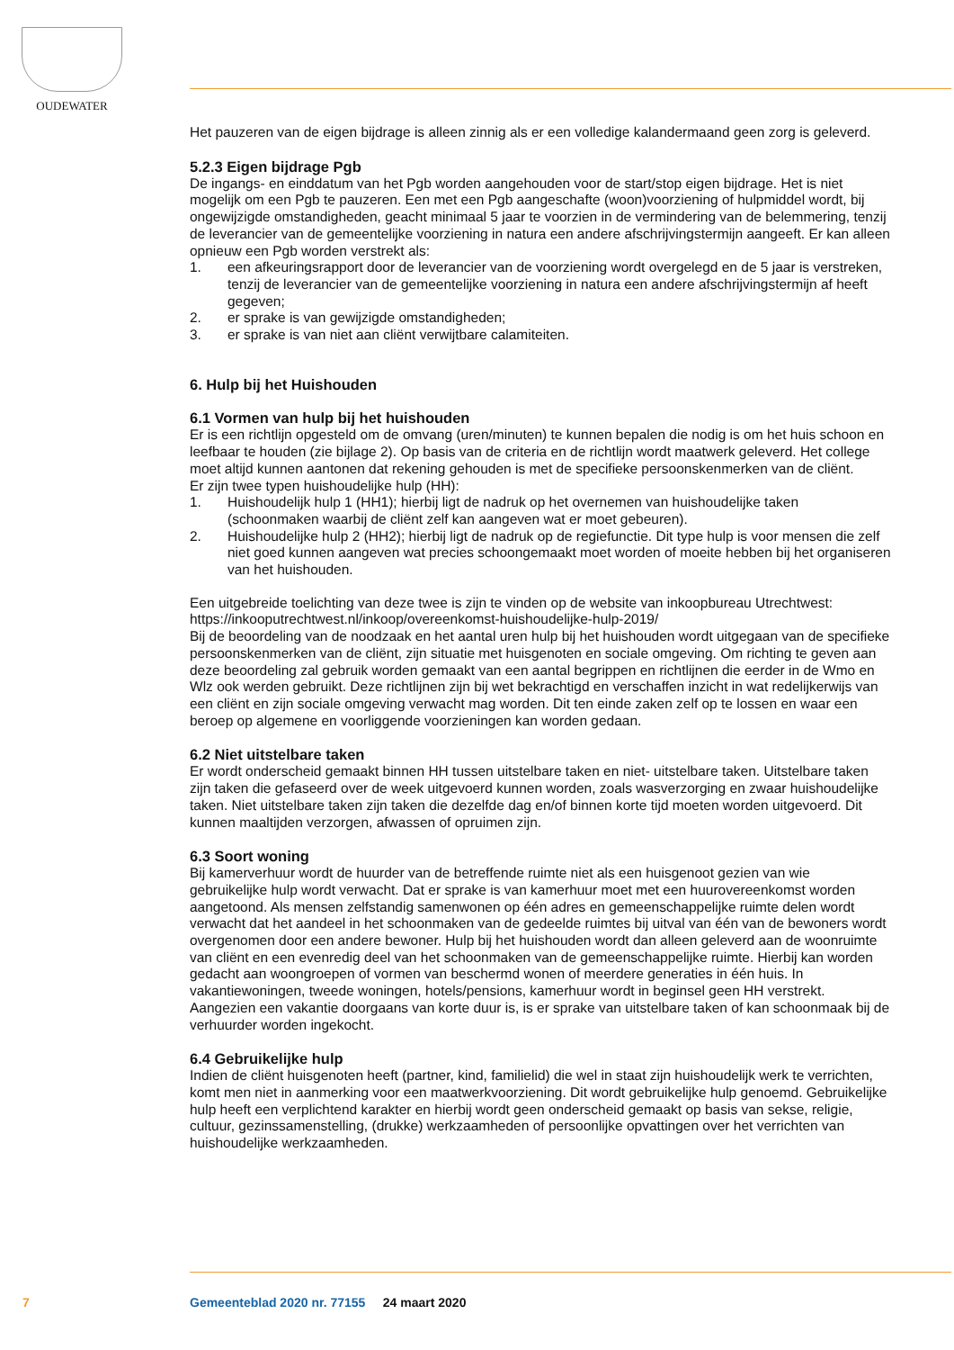OUDEWATER
Het pauzeren van de eigen bijdrage is alleen zinnig als er een volledige kalandermaand geen zorg is geleverd.
5.2.3 Eigen bijdrage Pgb
De ingangs- en einddatum van het Pgb worden aangehouden voor de start/stop eigen bijdrage. Het is niet mogelijk om een Pgb te pauzeren. Een met een Pgb aangeschafte (woon)voorziening of hulpmiddel wordt, bij ongewijzigde omstandigheden, geacht minimaal 5 jaar te voorzien in de vermindering van de belemmering, tenzij de leverancier van de gemeentelijke voorziening in natura een andere afschrijvingstermijn aangeeft. Er kan alleen opnieuw een Pgb worden verstrekt als:
1. een afkeuringsrapport door de leverancier van de voorziening wordt overgelegd en de 5 jaar is verstreken, tenzij de leverancier van de gemeentelijke voorziening in natura een andere afschrijvingstermijn af heeft gegeven;
2. er sprake is van gewijzigde omstandigheden;
3. er sprake is van niet aan cliënt verwijtbare calamiteiten.
6. Hulp bij het Huishouden
6.1 Vormen van hulp bij het huishouden
Er is een richtlijn opgesteld om de omvang (uren/minuten) te kunnen bepalen die nodig is om het huis schoon en leefbaar te houden (zie bijlage 2). Op basis van de criteria en de richtlijn wordt maatwerk geleverd. Het college moet altijd kunnen aantonen dat rekening gehouden is met de specifieke persoonskenmerken van de cliënt.
Er zijn twee typen huishoudelijke hulp (HH):
1. Huishoudelijk hulp 1 (HH1); hierbij ligt de nadruk op het overnemen van huishoudelijke taken (schoonmaken waarbij de cliënt zelf kan aangeven wat er moet gebeuren).
2. Huishoudelijke hulp 2 (HH2); hierbij ligt de nadruk op de regiefunctie. Dit type hulp is voor mensen die zelf niet goed kunnen aangeven wat precies schoongemaakt moet worden of moeite hebben bij het organiseren van het huishouden.
Een uitgebreide toelichting van deze twee is zijn te vinden op de website van inkoopbureau Utrechtwest: https://inkooputrechtwest.nl/inkoop/overeenkomst-huishoudelijke-hulp-2019/
Bij de beoordeling van de noodzaak en het aantal uren hulp bij het huishouden wordt uitgegaan van de specifieke persoonskenmerken van de cliënt, zijn situatie met huisgenoten en sociale omgeving. Om richting te geven aan deze beoordeling zal gebruik worden gemaakt van een aantal begrippen en richtlijnen die eerder in de Wmo en Wlz ook werden gebruikt. Deze richtlijnen zijn bij wet bekrachtigd en verschaffen inzicht in wat redelijkerwijs van een cliënt en zijn sociale omgeving verwacht mag worden. Dit ten einde zaken zelf op te lossen en waar een beroep op algemene en voorliggende voorzieningen kan worden gedaan.
6.2 Niet uitstelbare taken
Er wordt onderscheid gemaakt binnen HH tussen uitstelbare taken en niet- uitstelbare taken. Uitstelbare taken zijn taken die gefaseerd over de week uitgevoerd kunnen worden, zoals wasverzorging en zwaar huishoudelijke taken. Niet uitstelbare taken zijn taken die dezelfde dag en/of binnen korte tijd moeten worden uitgevoerd. Dit kunnen maaltijden verzorgen, afwassen of opruimen zijn.
6.3 Soort woning
Bij kamerverhuur wordt de huurder van de betreffende ruimte niet als een huisgenoot gezien van wie gebruikelijke hulp wordt verwacht. Dat er sprake is van kamerhuur moet met een huurovereenkomst worden aangetoond. Als mensen zelfstandig samenwonen op één adres en gemeenschappelijke ruimte delen wordt verwacht dat het aandeel in het schoonmaken van de gedeelde ruimtes bij uitval van één van de bewoners wordt overgenomen door een andere bewoner. Hulp bij het huishouden wordt dan alleen geleverd aan de woonruimte van cliënt en een evenredig deel van het schoonmaken van de gemeenschappelijke ruimte. Hierbij kan worden gedacht aan woongroepen of vormen van beschermd wonen of meerdere generaties in één huis. In vakantiewoningen, tweede woningen, hotels/pensions, kamerhuur wordt in beginsel geen HH verstrekt. Aangezien een vakantie doorgaans van korte duur is, is er sprake van uitstelbare taken of kan schoonmaak bij de verhuurder worden ingekocht.
6.4 Gebruikelijke hulp
Indien de cliënt huisgenoten heeft (partner, kind, familielid) die wel in staat zijn huishoudelijk werk te verrichten, komt men niet in aanmerking voor een maatwerkvoorziening. Dit wordt gebruikelijke hulp genoemd. Gebruikelijke hulp heeft een verplichtend karakter en hierbij wordt geen onderscheid gemaakt op basis van sekse, religie, cultuur, gezinssamenstelling, (drukke) werkzaamheden of persoonlijke opvattingen over het verrichten van huishoudelijke werkzaamheden.
7
Gemeenteblad 2020 nr. 77155 24 maart 2020